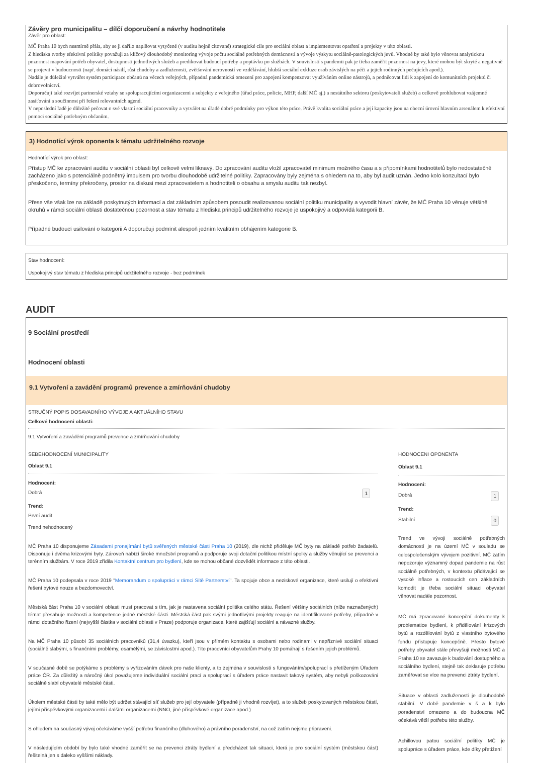Závěry pro municipalitu – dílčí doporučení a návrhy hodnotitele
Závěr pro oblast:
MČ Praha 10 bych nesmírně přála, aby se ji dařilo naplňovat vytyčené (v auditu hojně citované) strategické cíle pro sociální oblast a implementovat opatření a projekty v této oblasti.
Z hlediska tvorby efektivní politiky považuji za klíčový dlouhodobý monitoring vývoje počtu sociálně potřebných domácností a vývoje výskytu sociálně-patologických jevů. Vhodné by také bylo věnovat analytickou pozornost mapování potřeb obyvatel, dostupnosti jednotlivých služeb a predikovat budoucí potřeby a poptávku po službách. V souvislostí s pandemii pak je třeba zaměřit pozornost na jevy, které mohou být skryté a negativně se projevit v budoucnosti (např. domácí násilí, růst chudoby a zadluženosti, zvětšování nerovností ve vzdělávání, hlubší sociální exkluze osob závislých na péči a jejich rodinných pečujících apod.).
Nadále je důležité vytvářet systém participace občanů na věcech veřejných, případná pandemická omezení pro zapojení kompenzovat využíváním online nástrojů, a podněcovat lidi k zapojení do komunitních projektů či dobrovolnictví.
Doporučuji také rozvíjet partnerské vztahy se spolupracujícími organizacemi a subjekty z veřejného (úřad práce, policie, MHP, další MČ aj.) a nestátního sektoru (poskytovateli služeb) a celkově prohlubovat vzájemné zasíťování a součinnost při řešení relevantních agend.
V neposlední řadě je důležité pečovat o své vlastní sociální pracovníky a vytvářet na úřadě dobré podmínky pro výkon této práce. Právě kvalita sociální práce a její kapacity jsou na obecní úrovní hlavním arsenálem k efektivní pomoci sociálně potřebným občanům.
3) Hodnotící výrok oponenta k tématu udržitelného rozvoje
Hodnotící výrok pro oblast:
Přístup MČ ke zpracování auditu v sociální oblasti byl celkově velmi liknavý. Do zpracování auditu vložil zpracovatel minimum možného času a s připomínkami hodnotitelů bylo nedostatečně zacházeno jako s potenciálně podnětný impulsem pro tvorbu dlouhodobě udržitelné politiky. Zapracovány byly zejména s ohledem na to, aby byl audit uznán. Jedno kolo konzultací bylo přeskočeno, termíny překročeny, prostor na diskusi mezi zpracovatelem a hodnotiteli o obsahu a smyslu auditu tak nezbyl.
Přese vše však lze na základě poskytnutých informací a dat základním způsobem posoudit realizovanou sociální politiku municipality a vyvodit hlavní závěr, že MČ Praha 10 věnuje většině okruhů v rámci sociální oblasti dostatečnou pozornost a stav tématu z hlediska principů udržitelného rozvoje je uspokojivý a odpovídá kategorii B.
Případné budoucí usilování o kategorii A doporučuji podmínit alespoň jedním kvalitním obhájením kategorie B.
Stav hodnocení:
Uspokojivý stav tématu z hlediska principů udržitelného rozvoje - bez podmínek
AUDIT
9 Sociální prostředí
Hodnocení oblasti
9.1 Vytvoření a zavádění programů prevence a zmírňování chudoby
STRUČNÝ POPIS DOSAVADNÍHO VÝVOJE A AKTUÁLNÍHO STAVU
Celkové hodnoceni oblasti:
9.1 Vytvoření a zavádění programů prevence a zmírňování chudoby
SEBEHODNOCENÍ MUNICIPALITY
Oblast 9.1
Hodnoceni:
Dobrá 1
Trend:
První audit
Trend nehodnocený
MČ Praha 10 disponujeme Zásadami pronajímání bytů svěřených městské části Praha 10 (2019), dle nichž přiděluje MČ byty na základě potřeb žadatelů. Disponuje i dvěma krizovými byty. Zároveň nabízí široké množství programů a podporuje svoji dotační politikou místní spolky a služby věnující se prevenci a terénním službám. V roce 2019 zřídila Kontaktní centrum pro bydlení, kde se mohou občané dozvědět informace z této oblasti.
MČ Praha 10 podepsala v roce 2019 "Memorandum o spolupráci v rámci Sítě Partnerství". Ta spojuje obce a neziskové organizace, které usilují o efektivní řešení bytové nouze a bezdomovectví.
Městská část Praha 10 v sociální oblasti musí pracovat s tím, jak je nastavena sociální politika celého státu. Řešení většiny sociálních (níže naznačených) témat přesahuje možnosti a kompetence jedné městské části. Městská část pak svými jednotlivými projekty reaguje na identifikované potřeby, případně v rámci dotačního řízení (nejvyšší částka v sociální oblasti v Praze) podporuje organizace, které zajišťují sociální a návazné služby.
Na MČ Praha 10 působí 35 sociálních pracovníků (31,4 úvazku), kteří jsou v přímém kontaktu s osobami nebo rodinami v nepříznivé sociální situaci (sociálně slabými, s finančními problémy, osamělými, se závislostmi apod.). Tito pracovníci obyvatelům Prahy 10 pomáhají s řešením jejich problémů.
V současné době se potýkáme s problémy s vyřizováním dávek pro naše klienty, a to zejména v souvislosti s fungováním/spoluprací s přetíženým Úřadem práce ČR. Za důležitý a náročný úkol považujeme individuální sociální prací a spoluprací s úřadem práce nastavit takový systém, aby nebyli poškozováni sociálně slabí obyvatelé městské části.
Úkolem městské části by také mělo být udržet stávající síť služeb pro její obyvatele (případně ji vhodně rozvíjet), a to služeb poskytovaných městskou částí, jejími příspěvkovými organizacemi i dalšími organizacemi (NNO, jiné příspěvkové organizace apod.)
S ohledem na současný vývoj očekáváme vyšší potřebu finančního (dluhového) a právního poradenství, na což zatím nejsme připraveni.
V následujícím období by bylo také vhodné zaměřit se na prevenci ztráty bydlení a předcházet tak situaci, která je pro sociální systém (městskou část) řešitelná jen s daleko vyššími náklady.
HODNOCENI OPONENTA
Oblast 9.1
Hodnoceni:
Dobrá 1
Trend:
Stabilní 0
Trend ve vývoji sociálně potřebných domácností je na území MČ v souladu se celospolečenským vývojem pozitivní. MČ zatím nepozoruje významný dopad pandemie na růst sociálně potřebných, v kontextu přidávající se vysoké inflace a rostoucích cen základních komodit je třeba sociální situaci obyvatel věnovat nadále pozornost.
MČ má zpracované koncepční dokumenty k problematice bydlení, k přidělování krizových bytů a rozdělování bytů z vlastního bytového fondu přistupuje koncepčně. Přesto bytové potřeby obyvatel stále převyšují možnosti MČ a Praha 10 se zavazuje k budování dostupného a sociálního bydlení, stejně tak deklaruje potřebu zaměřovat se více na prevenci ztráty bydlení.
Situace v oblasti zadluženosti je dlouhodobě stabilní. V době pandemie v š a k bylo poradenství omezeno a do budoucna MČ očekává větší potřebu této služby.
Achillovou patou sociální politiky MČ je spolupráce s úřadem práce, kde díky přetížení